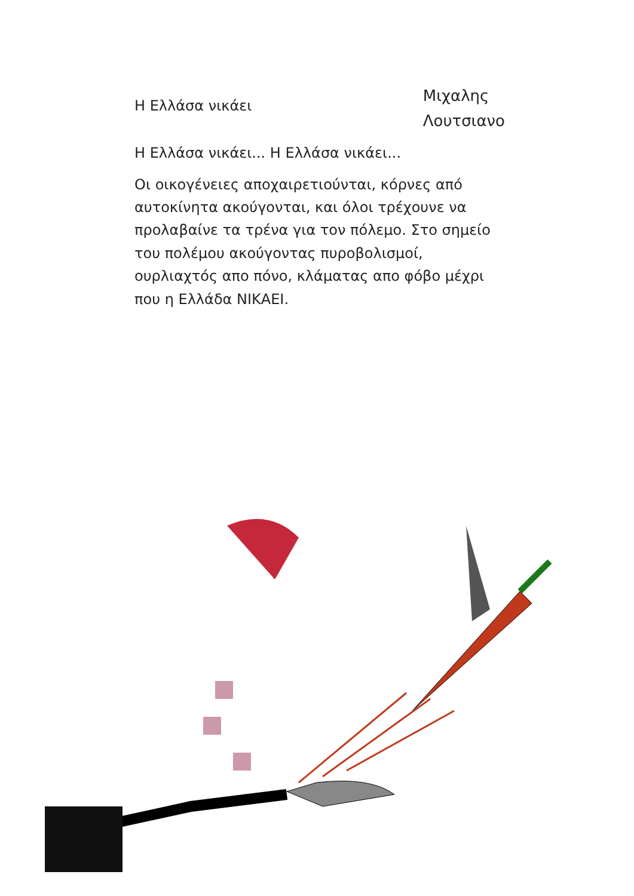Η Ελλάσα νικάει
Μιχαλης
Λουτσιανο
Η Ελλάσα νικάει... Η Ελλάσα νικάει...
Οι οικογένειες αποχαιρετιούνται, κόρνες από αυτοκίνητα ακούγονται, και όλοι τρέχουνε να προλαβαίνε τα τρένα για τον πόλεμο. Στο σημείο του πολέμου ακούγοντας πυροβολισμοί, ουρλιαχτός απο πόνο, κλάματας απο φόβο μέχρι που η Ελλάδα ΝΙΚΑΕΙ.